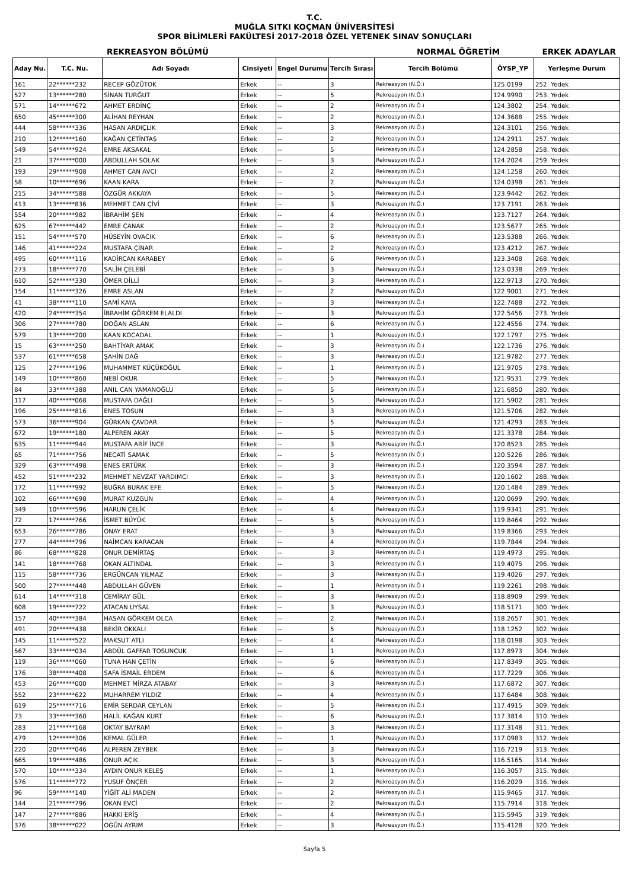T.C.
MUĞLA SITKI KOÇMAN ÜNİVERSİTESİ
SPOR BİLİMLERİ FAKÜLTESİ 2017-2018 ÖZEL YETENEK SINAV SONUÇLARI
REKREASYON BÖLÜMÜ NORMAL ÖĞRETİM ERKEK ADAYLAR
| Aday Nu. | T.C. Nu. | Adı Soyadı | Cinsiyeti | Engel Durumu | Tercih Sırası | Tercih Bölümü | ÖYSP_YP | Yerleşme Durum |
| --- | --- | --- | --- | --- | --- | --- | --- | --- |
| 161 | 22******232 | RECEP GÖZÜTOK | Erkek | -- | 3 | Rekreasyon (N.Ö.) | 125.0199 | 252. Yedek |
| 527 | 13******280 | SİNAN TURĞUT | Erkek | -- | 5 | Rekreasyon (N.Ö.) | 124.9990 | 253. Yedek |
| 571 | 14******672 | AHMET ERDİNÇ | Erkek | -- | 2 | Rekreasyon (N.Ö.) | 124.3802 | 254. Yedek |
| 650 | 45******300 | ALİHAN REYHAN | Erkek | -- | 2 | Rekreasyon (N.Ö.) | 124.3688 | 255. Yedek |
| 444 | 58******336 | HASAN ARDIÇLIK | Erkek | -- | 3 | Rekreasyon (N.Ö.) | 124.3101 | 256. Yedek |
| 210 | 12******160 | KAĞAN ÇETİNTAŞ | Erkek | -- | 2 | Rekreasyon (N.Ö.) | 124.2911 | 257. Yedek |
| 549 | 54******924 | EMRE AKSAKAL | Erkek | -- | 5 | Rekreasyon (N.Ö.) | 124.2858 | 258. Yedek |
| 21 | 37******000 | ABDULLAH SOLAK | Erkek | -- | 3 | Rekreasyon (N.Ö.) | 124.2024 | 259. Yedek |
| 193 | 29******908 | AHMET CAN AVCI | Erkek | -- | 2 | Rekreasyon (N.Ö.) | 124.1258 | 260. Yedek |
| 58 | 10******696 | KAAN KARA | Erkek | -- | 2 | Rekreasyon (N.Ö.) | 124.0398 | 261. Yedek |
| 215 | 34******588 | ÖZGÜR AKKAYA | Erkek | -- | 5 | Rekreasyon (N.Ö.) | 123.9442 | 262. Yedek |
| 413 | 13******836 | MEHMET CAN ÇİVİ | Erkek | -- | 3 | Rekreasyon (N.Ö.) | 123.7191 | 263. Yedek |
| 554 | 20******982 | İBRAHİM ŞEN | Erkek | -- | 4 | Rekreasyon (N.Ö.) | 123.7127 | 264. Yedek |
| 625 | 67******442 | EMRE ÇANAK | Erkek | -- | 2 | Rekreasyon (N.Ö.) | 123.5677 | 265. Yedek |
| 151 | 54******570 | HÜSEYİN OVACIK | Erkek | -- | 6 | Rekreasyon (N.Ö.) | 123.5388 | 266. Yedek |
| 146 | 41******224 | MUSTAFA ÇİNAR | Erkek | -- | 2 | Rekreasyon (N.Ö.) | 123.4212 | 267. Yedek |
| 495 | 60******116 | KADİRCAN KARABEY | Erkek | -- | 6 | Rekreasyon (N.Ö.) | 123.3408 | 268. Yedek |
| 273 | 18******770 | SALİH ÇELEBİ | Erkek | -- | 3 | Rekreasyon (N.Ö.) | 123.0338 | 269. Yedek |
| 610 | 52******330 | ÖMER DİLLİ | Erkek | -- | 3 | Rekreasyon (N.Ö.) | 122.9713 | 270. Yedek |
| 154 | 11******326 | EMRE ASLAN | Erkek | -- | 2 | Rekreasyon (N.Ö.) | 122.9001 | 271. Yedek |
| 41 | 38******110 | SAMİ KAYA | Erkek | -- | 3 | Rekreasyon (N.Ö.) | 122.7488 | 272. Yedek |
| 420 | 24******354 | İBRAHİM GÖRKEM ELALDI | Erkek | -- | 3 | Rekreasyon (N.Ö.) | 122.5456 | 273. Yedek |
| 306 | 27******780 | DOĞAN ASLAN | Erkek | -- | 6 | Rekreasyon (N.Ö.) | 122.4556 | 274. Yedek |
| 579 | 13******200 | KAAN KOCADAL | Erkek | -- | 1 | Rekreasyon (N.Ö.) | 122.1797 | 275. Yedek |
| 15 | 63******250 | BAHTİYAR AMAK | Erkek | -- | 3 | Rekreasyon (N.Ö.) | 122.1736 | 276. Yedek |
| 537 | 61******658 | ŞAHİN DAĞ | Erkek | -- | 3 | Rekreasyon (N.Ö.) | 121.9782 | 277. Yedek |
| 125 | 27******196 | MUHAMMET KÜÇÜKOĞUL | Erkek | -- | 1 | Rekreasyon (N.Ö.) | 121.9705 | 278. Yedek |
| 149 | 10******860 | NEBİ OKUR | Erkek | -- | 5 | Rekreasyon (N.Ö.) | 121.9531 | 279. Yedek |
| 84 | 33******388 | ANIL CAN YAMANOĞLU | Erkek | -- | 5 | Rekreasyon (N.Ö.) | 121.6850 | 280. Yedek |
| 117 | 40******068 | MUSTAFA DAĞLI | Erkek | -- | 5 | Rekreasyon (N.Ö.) | 121.5902 | 281. Yedek |
| 196 | 25******816 | ENES TOSUN | Erkek | -- | 3 | Rekreasyon (N.Ö.) | 121.5706 | 282. Yedek |
| 573 | 36******904 | GÜRKAN ÇAVDAR | Erkek | -- | 5 | Rekreasyon (N.Ö.) | 121.4293 | 283. Yedek |
| 672 | 19******180 | ALPEREN AKAY | Erkek | -- | 5 | Rekreasyon (N.Ö.) | 121.3378 | 284. Yedek |
| 635 | 11******944 | MUSTAFA ARİF İNCE | Erkek | -- | 3 | Rekreasyon (N.Ö.) | 120.8523 | 285. Yedek |
| 65 | 71******756 | NECATİ SAMAK | Erkek | -- | 5 | Rekreasyon (N.Ö.) | 120.5226 | 286. Yedek |
| 329 | 63******498 | ENES ERTÜRK | Erkek | -- | 3 | Rekreasyon (N.Ö.) | 120.3594 | 287. Yedek |
| 452 | 51******232 | MEHMET NEVZAT YARDIMCI | Erkek | -- | 3 | Rekreasyon (N.Ö.) | 120.1602 | 288. Yedek |
| 172 | 11******992 | BUĞRA BURAK EFE | Erkek | -- | 5 | Rekreasyon (N.Ö.) | 120.1484 | 289. Yedek |
| 102 | 66******698 | MURAT KUZGUN | Erkek | -- | 4 | Rekreasyon (N.Ö.) | 120.0699 | 290. Yedek |
| 349 | 10******596 | HARUN ÇELİK | Erkek | -- | 4 | Rekreasyon (N.Ö.) | 119.9341 | 291. Yedek |
| 72 | 17******766 | İSMET BÜYÜK | Erkek | -- | 5 | Rekreasyon (N.Ö.) | 119.8464 | 292. Yedek |
| 653 | 26******786 | ONAY ERAT | Erkek | -- | 3 | Rekreasyon (N.Ö.) | 119.8366 | 293. Yedek |
| 277 | 44******796 | NAİMCAN KARACAN | Erkek | -- | 4 | Rekreasyon (N.Ö.) | 119.7844 | 294. Yedek |
| 86 | 68******828 | ONUR DEMİRTAŞ | Erkek | -- | 3 | Rekreasyon (N.Ö.) | 119.4973 | 295. Yedek |
| 141 | 18******768 | OKAN ALTINDAL | Erkek | -- | 3 | Rekreasyon (N.Ö.) | 119.4075 | 296. Yedek |
| 115 | 58******736 | ERGÜNCAN YILMAZ | Erkek | -- | 3 | Rekreasyon (N.Ö.) | 119.4026 | 297. Yedek |
| 500 | 27******448 | ABDULLAH GÜVEN | Erkek | -- | 1 | Rekreasyon (N.Ö.) | 119.2261 | 298. Yedek |
| 614 | 14******318 | CEMİRAY GÜL | Erkek | -- | 3 | Rekreasyon (N.Ö.) | 118.8909 | 299. Yedek |
| 608 | 19******722 | ATACAN UYSAL | Erkek | -- | 3 | Rekreasyon (N.Ö.) | 118.5171 | 300. Yedek |
| 157 | 40******384 | HASAN GÖRKEM OLCA | Erkek | -- | 2 | Rekreasyon (N.Ö.) | 118.2657 | 301. Yedek |
| 491 | 20******438 | BEKİR OKKALI | Erkek | -- | 5 | Rekreasyon (N.Ö.) | 118.1252 | 302. Yedek |
| 145 | 11******522 | MAKSUT ATLI | Erkek | -- | 4 | Rekreasyon (N.Ö.) | 118.0198 | 303. Yedek |
| 567 | 33******034 | ABDÜL GAFFAR TOSUNCUK | Erkek | -- | 1 | Rekreasyon (N.Ö.) | 117.8973 | 304. Yedek |
| 119 | 36******060 | TUNA HAN ÇETİN | Erkek | -- | 6 | Rekreasyon (N.Ö.) | 117.8349 | 305. Yedek |
| 176 | 38******408 | SAFA İSMAİL ERDEM | Erkek | -- | 6 | Rekreasyon (N.Ö.) | 117.7229 | 306. Yedek |
| 453 | 26******000 | MEHMET MİRZA ATABAY | Erkek | -- | 3 | Rekreasyon (N.Ö.) | 117.6872 | 307. Yedek |
| 552 | 23******622 | MUHARREM YILDIZ | Erkek | -- | 4 | Rekreasyon (N.Ö.) | 117.6484 | 308. Yedek |
| 619 | 25******716 | EMİR SERDAR CEYLAN | Erkek | -- | 5 | Rekreasyon (N.Ö.) | 117.4915 | 309. Yedek |
| 73 | 33******360 | HALİL KAĞAN KURT | Erkek | -- | 6 | Rekreasyon (N.Ö.) | 117.3814 | 310. Yedek |
| 283 | 21******168 | OKTAY BAYRAM | Erkek | -- | 3 | Rekreasyon (N.Ö.) | 117.3148 | 311. Yedek |
| 479 | 12******306 | KEMAL GÜLER | Erkek | -- | 1 | Rekreasyon (N.Ö.) | 117.0983 | 312. Yedek |
| 220 | 20******046 | ALPEREN ZEYBEK | Erkek | -- | 3 | Rekreasyon (N.Ö.) | 116.7219 | 313. Yedek |
| 665 | 19******486 | ONUR AÇIK | Erkek | -- | 3 | Rekreasyon (N.Ö.) | 116.5165 | 314. Yedek |
| 570 | 10******334 | AYDIN ONUR KELEŞ | Erkek | -- | 1 | Rekreasyon (N.Ö.) | 116.3057 | 315. Yedek |
| 576 | 11******772 | YUSUF ÖNÇER | Erkek | -- | 2 | Rekreasyon (N.Ö.) | 116.2029 | 316. Yedek |
| 96 | 59******140 | YİĞİT ALİ MADEN | Erkek | -- | 2 | Rekreasyon (N.Ö.) | 115.9465 | 317. Yedek |
| 144 | 21******796 | OKAN EVCİ | Erkek | -- | 2 | Rekreasyon (N.Ö.) | 115.7914 | 318. Yedek |
| 147 | 27******886 | HAKKI ERİŞ | Erkek | -- | 4 | Rekreasyon (N.Ö.) | 115.5945 | 319. Yedek |
| 376 | 38******022 | OGÜN AYRIM | Erkek | -- | 3 | Rekreasyon (N.Ö.) | 115.4128 | 320. Yedek |
Sayfa 5